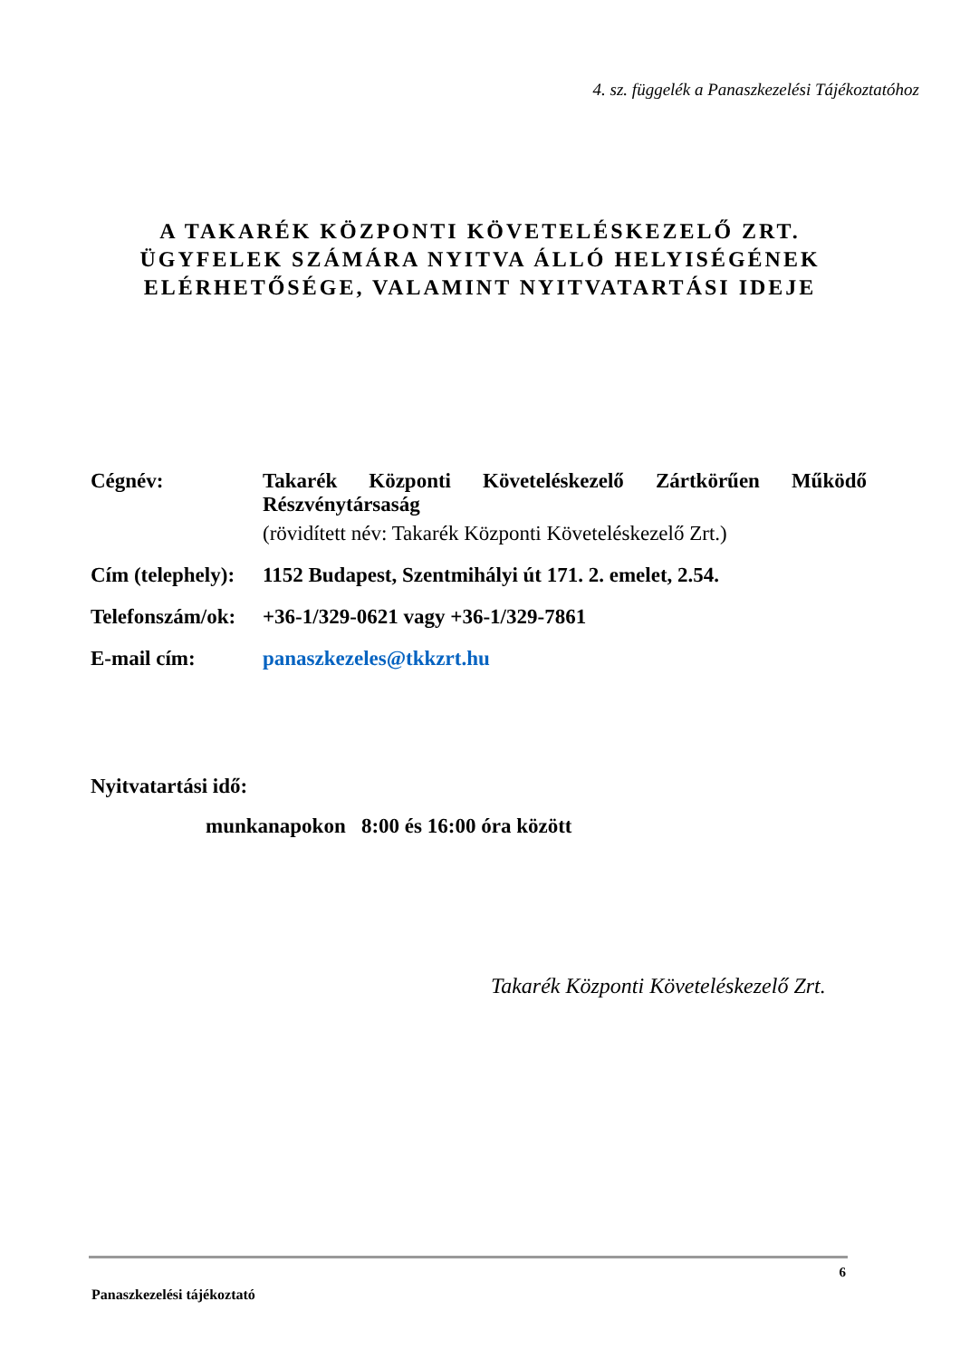4. sz. függelék a Panaszkezelési Tájékoztatóhoz
A TAKARÉK KÖZPONTI KÖVETELÉSKEZELŐ ZRT.
ÜGYFELEK SZÁMÁRA NYITVA ÁLLÓ HELYISÉGÉNEK
ELÉRHETŐSÉGE, VALAMINT NYITVATARTÁSI IDEJE
| Cégnév: | Takarék Központi Követeléskezelő Zártkörűen Működő Részvénytársaság (rövidített név: Takarék Központi Követeléskezelő Zrt.) |
| Cím (telephely): | 1152 Budapest, Szentmihályi út 171. 2. emelet, 2.54. |
| Telefonszám/ok: | +36-1/329-0621 vagy +36-1/329-7861 |
| E-mail cím: | panaszkezeles@tkkzrt.hu |
Nyitvatartási idő:
munkanapokon 8:00 és 16:00 óra között
Takarék Központi Követeléskezelő Zrt.
6
Panaszkezelési tájékoztató